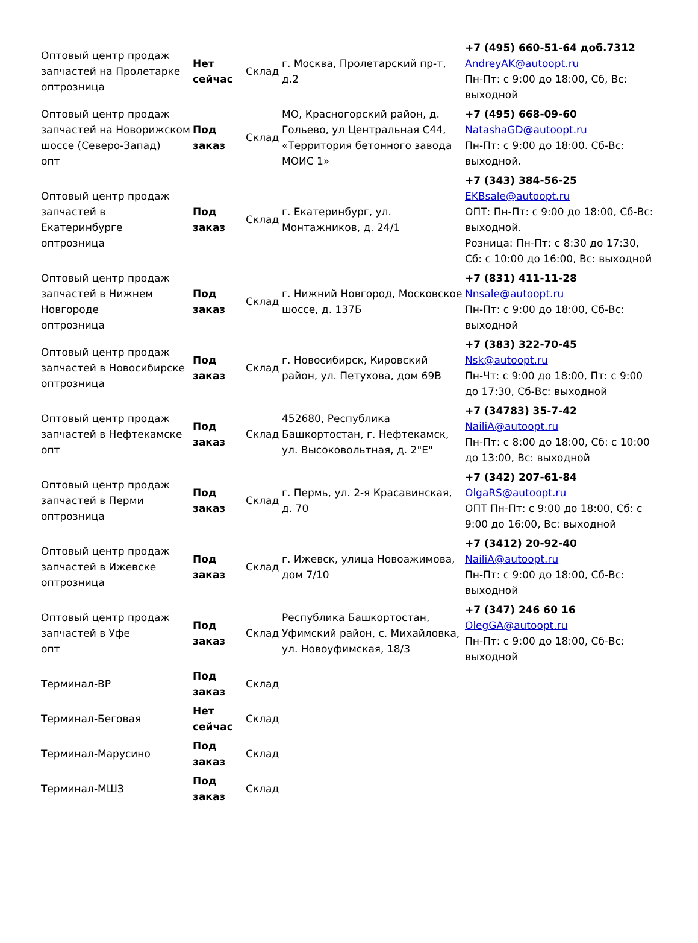| Оптовый центр продаж запчастей на Пролетарке оптрозница | Нет сейчас | Склад | г. Москва, Пролетарский пр-т, д.2 | +7 (495) 660-51-64 доб.7312 AndreyAK@autoopt.ru Пн-Пт: с 9:00 до 18:00, Сб, Вс: выходной |
| Оптовый центр продаж запчастей на Новорижском шоссе (Северо-Запад) опт | Под заказ | Склад | МО, Красногорский район, д. Гольево, ул Центральная С44, «Территория бетонного завода МОИС 1» | +7 (495) 668-09-60 NatashaGD@autoopt.ru Пн-Пт: с 9:00 до 18:00. Сб-Вс: выходной. |
| Оптовый центр продаж запчастей в Екатеринбурге оптрозница | Под заказ | Склад | г. Екатеринбург, ул. Монтажников, д. 24/1 | +7 (343) 384-56-25 EKBsale@autoopt.ru ОПТ: Пн-Пт: с 9:00 до 18:00, Сб-Вс: выходной. Розница: Пн-Пт: с 8:30 до 17:30, Сб: с 10:00 до 16:00, Вс: выходной |
| Оптовый центр продаж запчастей в Нижнем Новгороде оптрозница | Под заказ | Склад | г. Нижний Новгород, Московское шоссе, д. 137Б | +7 (831) 411-11-28 Nnsale@autoopt.ru Пн-Пт: с 9:00 до 18:00, Сб-Вс: выходной |
| Оптовый центр продаж запчастей в Новосибирске оптрозница | Под заказ | Склад | г. Новосибирск, Кировский район, ул. Петухова, дом 69В | +7 (383) 322-70-45 Nsk@autoopt.ru Пн-Чт: с 9:00 до 18:00, Пт: с 9:00 до 17:30, Сб-Вс: выходной |
| Оптовый центр продаж запчастей в Нефтекамске опт | Под заказ | Склад | 452680, Республика Башкортостан, г. Нефтекамск, ул. Высоковольтная, д. 2"Е" | +7 (34783) 35-7-42 NailiA@autoopt.ru Пн-Пт: с 8:00 до 18:00, Сб: с 10:00 до 13:00, Вс: выходной |
| Оптовый центр продаж запчастей в Перми оптрозница | Под заказ | Склад | г. Пермь, ул. 2-я Красавинская, д. 70 | +7 (342) 207-61-84 OlgaRS@autoopt.ru ОПТ Пн-Пт: с 9:00 до 18:00, Сб: с 9:00 до 16:00, Вс: выходной |
| Оптовый центр продаж запчастей в Ижевске оптрозница | Под заказ | Склад | г. Ижевск, улица Новоажимова, дом 7/10 | +7 (3412) 20-92-40 NailiA@autoopt.ru Пн-Пт: с 9:00 до 18:00, Сб-Вс: выходной |
| Оптовый центр продаж запчастей в Уфе опт | Под заказ | Склад | Республика Башкортостан, Уфимский район, с. Михайловка, ул. Новоуфимская, 18/3 | +7 (347) 246 60 16 OlegGA@autoopt.ru Пн-Пт: с 9:00 до 18:00, Сб-Вс: выходной |
| Терминал-ВР | Под заказ | Склад | | |
| Терминал-Беговая | Нет сейчас | Склад | | |
| Терминал-Марусино | Под заказ | Склад | | |
| Терминал-МШЗ | Под заказ | Склад | | |